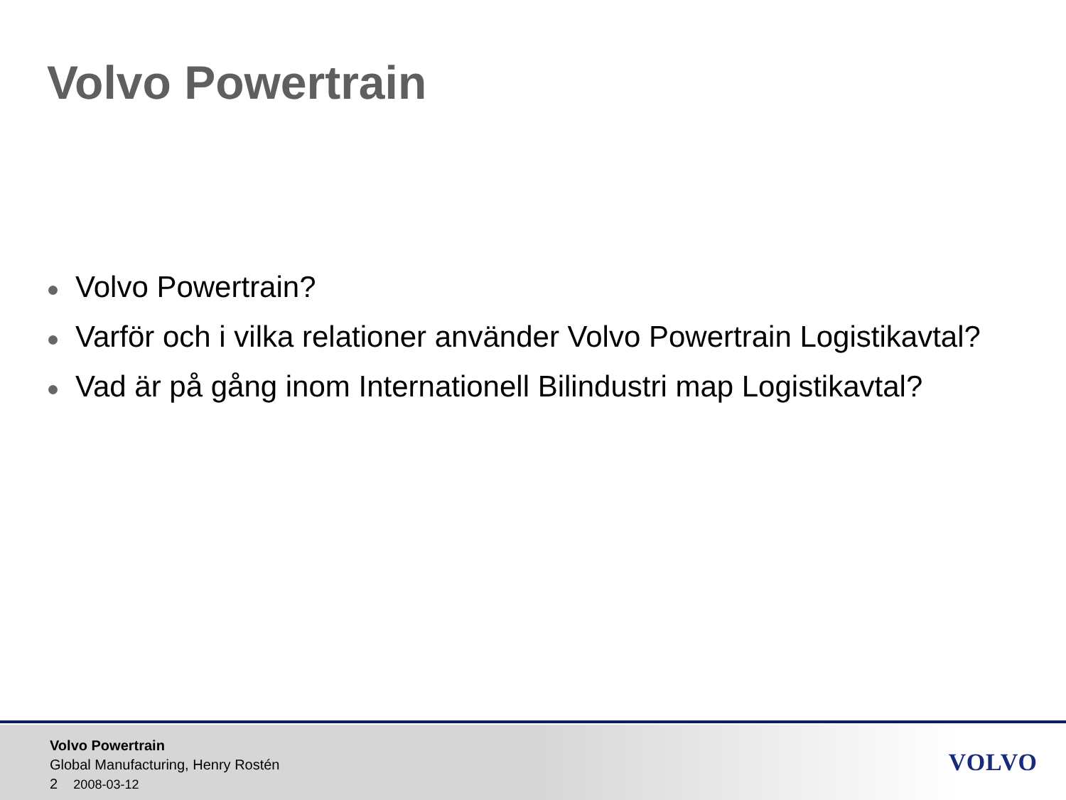Volvo Powertrain
Volvo Powertrain?
Varför och i vilka relationer använder Volvo Powertrain Logistikavtal?
Vad är på gång inom Internationell Bilindustri map Logistikavtal?
Volvo Powertrain
Global Manufacturing, Henry Rostén
2 2008-03-12
VOLVO